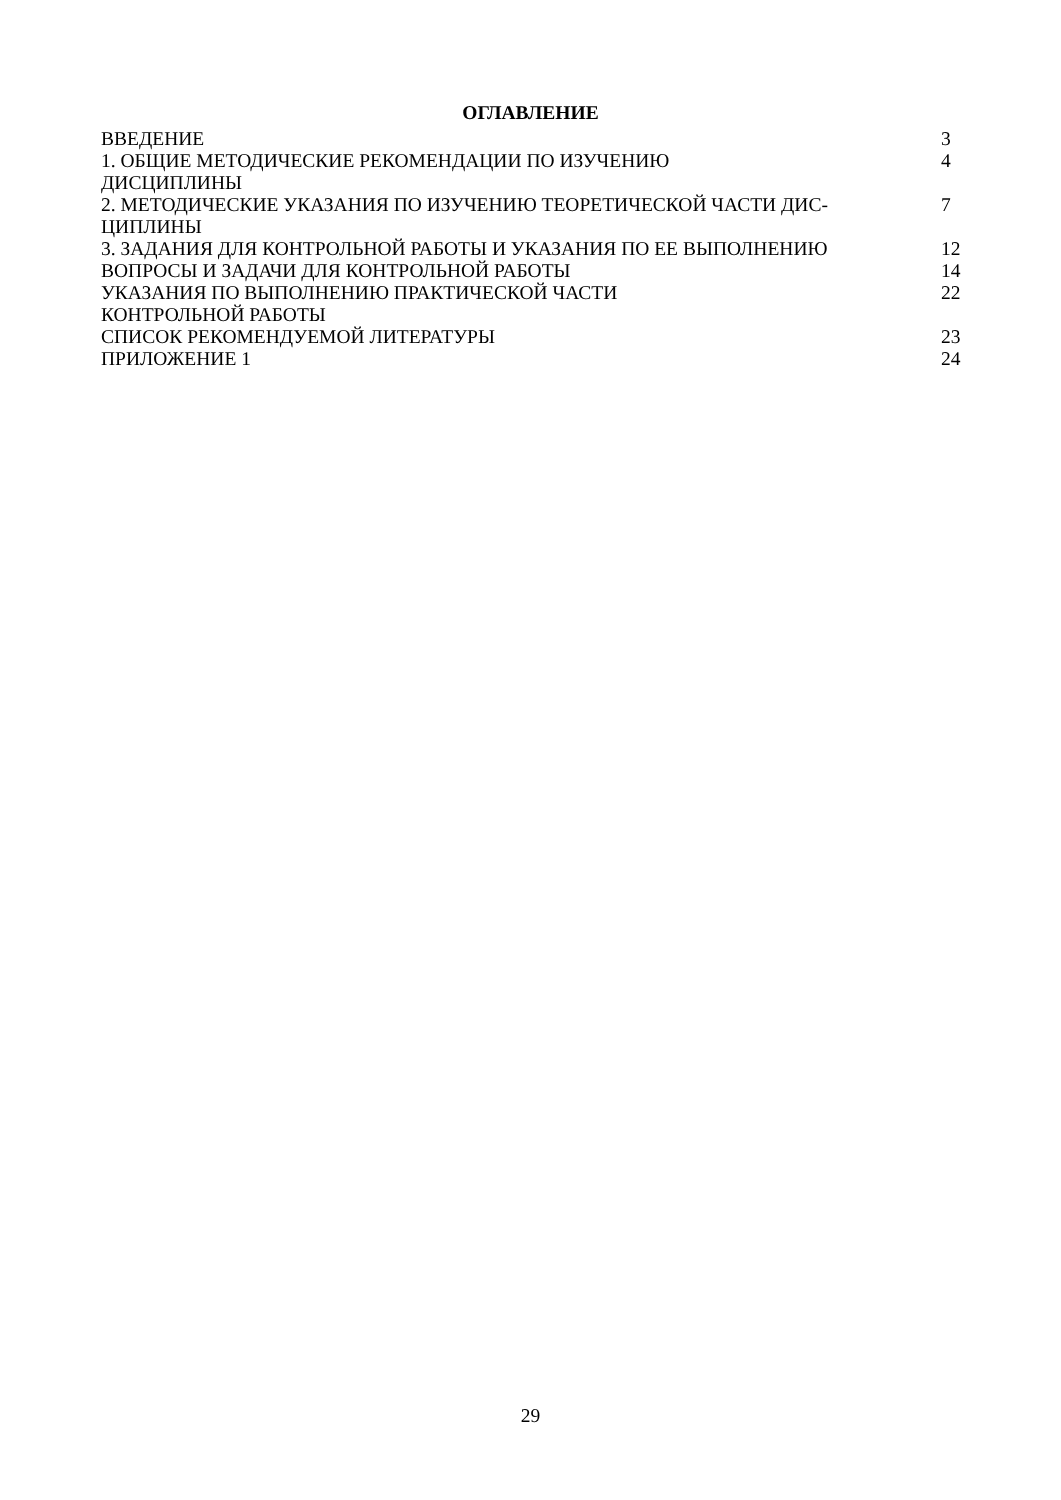ОГЛАВЛЕНИЕ
| ВВЕДЕНИЕ | 3 |
| 1. ОБЩИЕ МЕТОДИЧЕСКИЕ РЕКОМЕНДАЦИИ ПО ИЗУЧЕНИЮ ДИСЦИПЛИНЫ | 4 |
| 2. МЕТОДИЧЕСКИЕ УКАЗАНИЯ ПО ИЗУЧЕНИЮ ТЕОРЕТИЧЕСКОЙ ЧАСТИ ДИС- ЦИПЛИНЫ | 7 |
| 3. ЗАДАНИЯ ДЛЯ КОНТРОЛЬНОЙ РАБОТЫ И УКАЗАНИЯ ПО ЕЕ ВЫПОЛНЕНИЮ | 12 |
| ВОПРОСЫ И ЗАДАЧИ ДЛЯ КОНТРОЛЬНОЙ РАБОТЫ | 14 |
| УКАЗАНИЯ ПО ВЫПОЛНЕНИЮ ПРАКТИЧЕСКОЙ ЧАСТИ КОНТРОЛЬНОЙ РАБОТЫ | 22 |
| СПИСОК РЕКОМЕНДУЕМОЙ ЛИТЕРАТУРЫ | 23 |
| ПРИЛОЖЕНИЕ 1 | 24 |
29